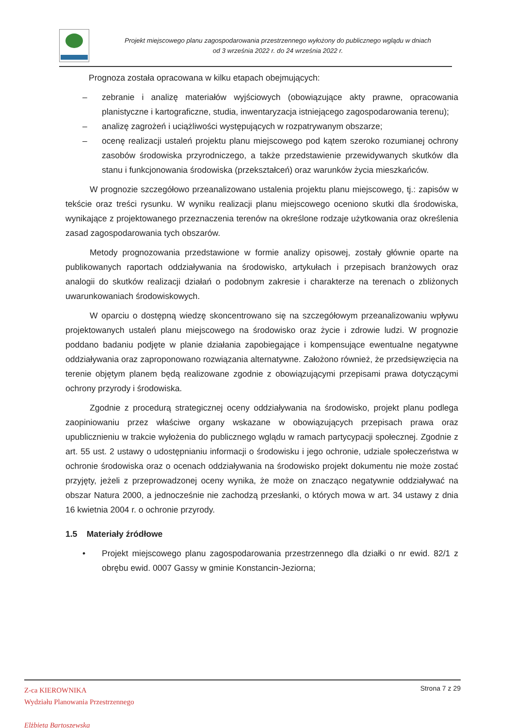Projekt miejscowego planu zagospodarowania przestrzennego wyłożony do publicznego wglądu w dniach
od 3 września 2022 r. do 24 września 2022 r.
Prognoza została opracowana w kilku etapach obejmujących:
– zebranie i analizę materiałów wyjściowych (obowiązujące akty prawne, opracowania planistyczne i kartograficzne, studia, inwentaryzacja istniejącego zagospodarowania terenu);
– analizę zagrożeń i uciążliwości występujących w rozpatrywanym obszarze;
– ocenę realizacji ustaleń projektu planu miejscowego pod kątem szeroko rozumianej ochrony zasobów środowiska przyrodniczego, a także przedstawienie przewidywanych skutków dla stanu i funkcjonowania środowiska (przekształceń) oraz warunków życia mieszkańców.
W prognozie szczegółowo przeanalizowano ustalenia projektu planu miejscowego, tj.: zapisów w tekście oraz treści rysunku. W wyniku realizacji planu miejscowego oceniono skutki dla środowiska, wynikające z projektowanego przeznaczenia terenów na określone rodzaje użytkowania oraz określenia zasad zagospodarowania tych obszarów.
Metody prognozowania przedstawione w formie analizy opisowej, zostały głównie oparte na publikowanych raportach oddziaływania na środowisko, artykułach i przepisach branżowych oraz analogii do skutków realizacji działań o podobnym zakresie i charakterze na terenach o zbliżonych uwarunkowaniach środowiskowych.
W oparciu o dostępną wiedzę skoncentrowano się na szczegółowym przeanalizowaniu wpływu projektowanych ustaleń planu miejscowego na środowisko oraz życie i zdrowie ludzi. W prognozie poddano badaniu podjęte w planie działania zapobiegające i kompensujące ewentualne negatywne oddziaływania oraz zaproponowano rozwiązania alternatywne. Założono również, że przedsięwzięcia na terenie objętym planem będą realizowane zgodnie z obowiązującymi przepisami prawa dotyczącymi ochrony przyrody i środowiska.
Zgodnie z procedurą strategicznej oceny oddziaływania na środowisko, projekt planu podlega zaopiniowaniu przez właściwe organy wskazane w obowiązujących przepisach prawa oraz upublicznieniu w trakcie wyłożenia do publicznego wglądu w ramach partycypacji społecznej. Zgodnie z art. 55 ust. 2 ustawy o udostępnianiu informacji o środowisku i jego ochronie, udziale społeczeństwa w ochronie środowiska oraz o ocenach oddziaływania na środowisko projekt dokumentu nie może zostać przyjęty, jeżeli z przeprowadzonej oceny wynika, że może on znacząco negatywnie oddziaływać na obszar Natura 2000, a jednocześnie nie zachodzą przesłanki, o których mowa w art. 34 ustawy z dnia 16 kwietnia 2004 r. o ochronie przyrody.
1.5 Materiały źródłowe
• Projekt miejscowego planu zagospodarowania przestrzennego dla działki o nr ewid. 82/1 z obrębu ewid. 0007 Gassy w gminie Konstancin-Jeziorna;
Z-ca KIEROWNIKA
Wydziału Planowania Przestrzennego
Elżbieta Bartoszewska
Strona 7 z 29